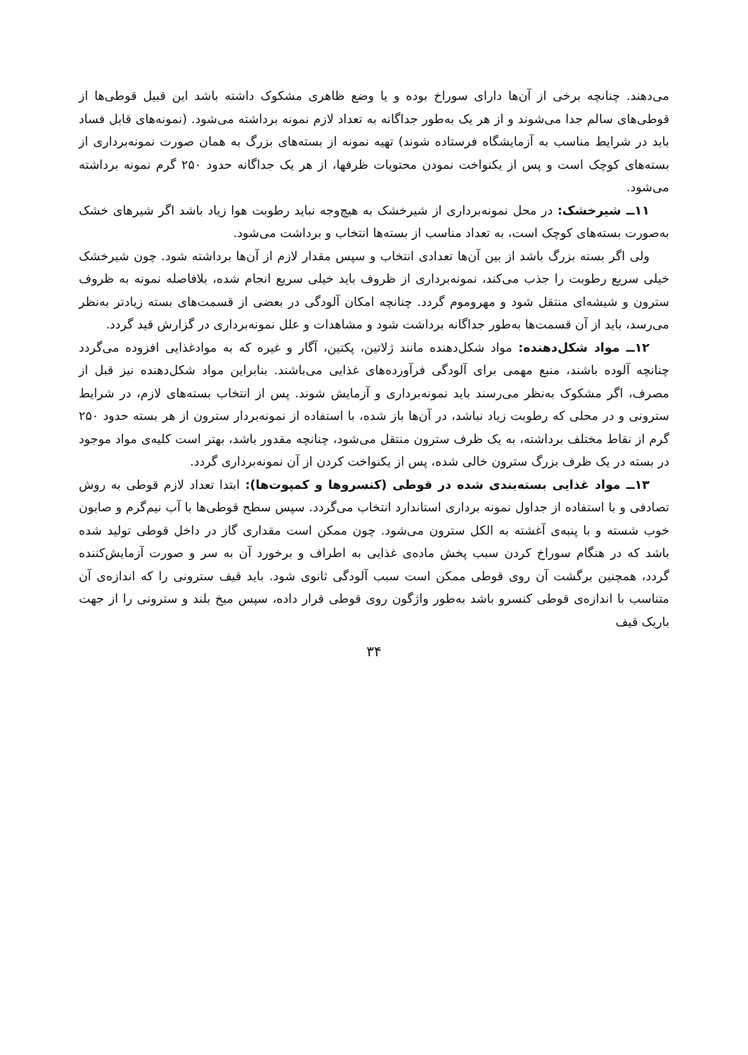می‌دهند. چنانچه برخی از آن‌ها دارای سوراخ بوده و یا وضع ظاهری مشکوک داشته باشد این قبیل قوطی‌ها از قوطی‌های سالم جدا می‌شوند و از هر یک به‌طور جداگانه به تعداد لازم نمونه برداشته می‌شود. (نمونه‌های قابل فساد باید در شرایط مناسب به آزمایشگاه فرستاده شوند) تهیه نمونه از بسته‌های بزرگ به همان صورت نمونه‌برداری از بسته‌های کوچک است و پس از یکنواخت نمودن محتویات ظرفها، از هر یک جداگانه حدود ۲۵۰ گرم نمونه برداشته می‌شود.
۱۱ــ شیرخشک: در محل نمونه‌برداری از شیرخشک به هیچ‌وجه نباید رطوبت هوا زیاد باشد اگر شیرهای خشک به‌صورت بسته‌های کوچک است، به تعداد مناسب از بسته‌ها انتخاب و برداشت می‌شود.
ولی اگر بسته بزرگ باشد از بین آن‌ها تعدادی انتخاب و سپس مقدار لازم از آن‌ها برداشته شود. چون شیرخشک خیلی سریع رطوبت را جذب می‌کند، نمونه‌برداری از ظروف باید خیلی سریع انجام شده، بلافاصله نمونه به ظروف سترون و شیشه‌ای منتقل شود و مهروموم گردد. چنانچه امکان آلودگی در بعضی از قسمت‌های بسته زیادتر به‌نظر می‌رسد، باید از آن قسمت‌ها به‌طور جداگانه برداشت شود و مشاهدات و علل نمونه‌برداری در گزارش قید گردد.
۱۲ــ مواد شکل‌دهنده: مواد شکل‌دهنده مانند ژلاتین، پکتین، آگار و غیره که به موادغذایی افزوده می‌گردد چنانچه آلوده باشند، منبع مهمی برای آلودگی فرآورده‌های غذایی می‌باشند. بنابراین مواد شکل‌دهنده نیز قبل از مصرف، اگر مشکوک به‌نظر می‌رسند باید نمونه‌برداری و آزمایش شوند. پس از انتخاب بسته‌های لازم، در شرایط سترونی و در محلی که رطوبت زیاد نباشد، در آن‌ها باز شده، با استفاده از نمونه‌بردار سترون از هر بسته حدود ۲۵۰ گرم از نقاط مختلف برداشته، به یک ظرف سترون منتقل می‌شود، چنانچه مقدور باشد، بهتر است کلیه‌ی مواد موجود در بسته در یک ظرف بزرگ سترون خالی شده، پس از یکنواخت کردن از آن نمونه‌برداری گردد.
۱۳ــ مواد غذایی بسته‌بندی شده در قوطی (کنسروها و کمپوت‌ها): ابتدا تعداد لازم قوطی به روش تصادفی و با استفاده از جداول نمونه برداری استاندارد انتخاب می‌گردد. سپس سطح قوطی‌ها با آب نیم‌گرم و صابون خوب شسته و با پنبه‌ی آغشته به الکل سترون می‌شود. چون ممکن است مقداری گاز در داخل قوطی تولید شده باشد که در هنگام سوراخ کردن سبب پخش ماده‌ی غذایی به اطراف و برخورد آن به سر و صورت آزمایش‌کننده گردد، همچنین برگشت آن روی قوطی ممکن است سبب آلودگی ثانوی شود. باید قیف سترونی را که اندازه‌ی آن متناسب با اندازه‌ی قوطی کنسرو باشد به‌طور واژگون روی قوطی قرار داده، سپس میخ بلند و سترونی را از جهت باریک قیف
۳۴